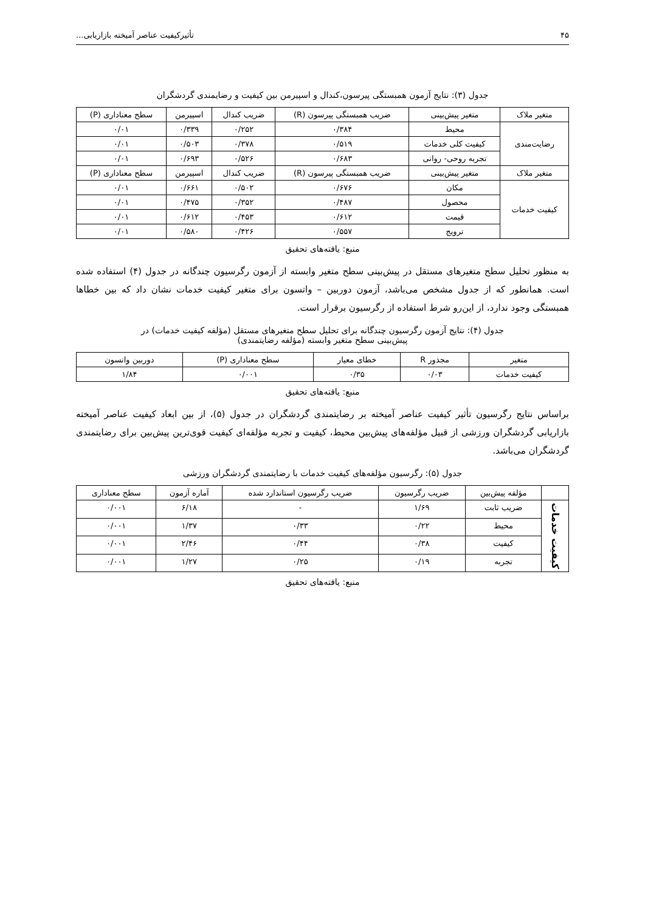۴۵ تأثیرکیفیت عناصر آمیخته بازاریابی...
جدول (۳): نتایج آزمون همبستگی پیرسون،کندال و اسپیرمن بین کیفیت و رضایمندی گردشگران
| متغیر ملاک | متغیر پیش‌بینی | ضریب همبستگی پیرسون (R) | ضریب کندال | اسپیرمن | سطح معناداری (P) |
| --- | --- | --- | --- | --- | --- |
| رضایت‌مندی | محیط | ۰/۳۸۴ | ۰/۲۵۲ | ۰/۳۳۹ | ۰/۰۱ |
| | کیفیت کلی خدمات | ۰/۵۱۹ | ۰/۳۷۸ | ۰/۵۰۳ | ۰/۰۱ |
| | تجربه روحی- روانی | ۰/۶۸۳ | ۰/۵۲۶ | ۰/۶۹۳ | ۰/۰۱ |
| متغیر ملاک | متغیر پیش‌بینی | ضریب همبستگی پیرسون (R) | ضریب کندال | اسپیرمن | سطح معناداری (P) |
| کیفیت خدمات | مکان | ۰/۶۷۶ | ۰/۵۰۲ | ۰/۶۶۱ | ۰/۰۱ |
| | محصول | ۰/۴۸۷ | ۰/۳۵۲ | ۰/۴۷۵ | ۰/۰۱ |
| | قیمت | ۰/۶۱۲ | ۰/۴۵۳ | ۰/۶۱۲ | ۰/۰۱ |
| | ترویج | ۰/۵۵۷ | ۰/۴۲۶ | ۰/۵۸۰ | ۰/۰۱ |
منبع: یافته‌های تحقیق
به منظور تحلیل سطح متغیرهای مستقل در پیش‌بینی سطح متغیر وابسته از آزمون رگرسیون چندگانه در جدول (۴) استفاده شده است. همانطور که از جدول مشخص می‌باشد، آزمون دوربین – واتسون برای متغیر کیفیت خدمات نشان داد که بین خطاها همبستگی وجود ندارد، از این‌رو شرط استفاده از رگرسیون برقرار است.
جدول (۴): نتایج آزمون رگرسیون چندگانه برای تحلیل سطح متغیرهای مستقل (مؤلفه کیفیت خدمات) در
پیش‌بینی سطح متغیر وابسته (مؤلفه رضایتمندی)
| متغیر | مجذور R | خطای معیار | سطح معناداری (P) | دوربین واتسون |
| --- | --- | --- | --- | --- |
| کیفیت خدمات | ۰/۰۳ | ۰/۳۵ | ۰/۰۰۱ | ۱/۸۴ |
منبع: یافته‌های تحقیق
براساس نتایج رگرسیون تأثیر کیفیت عناصر آمیخته بر رضایتمندی گردشگران در جدول (۵)، از بین ابعاد کیفیت عناصر آمیخته بازاریابی گردشگران ورزشی از قبیل مؤلفه‌های پیش‌بین محیط، کیفیت و تجربه مؤلفه‌ای کیفیت قوی‌ترین پیش‌بین برای رضایتمندی گردشگران می‌باشد.
جدول (۵): رگرسیون مؤلفه‌های کیفیت خدمات با رضایتمندی گردشگران ورزشی
| | مؤلفه پیش‌بین | ضریب رگرسیون | ضریب رگرسیون استاندارد شده | آماره آزمون | سطح معناداری |
| --- | --- | --- | --- | --- | --- |
| کیفیت خدمات | ضریب ثابت | ۱/۶۹ | - | ۶/۱۸ | ۰/۰۰۱ |
| | محیط | ۰/۲۲ | ۰/۳۳ | ۱/۳۷ | ۰/۰۰۱ |
| | کیفیت | ۰/۳۸ | ۰/۴۴ | ۲/۴۶ | ۰/۰۰۱ |
| | تجربه | ۰/۱۹ | ۰/۲۵ | ۱/۲۷ | ۰/۰۰۱ |
منبع: یافته‌های تحقیق